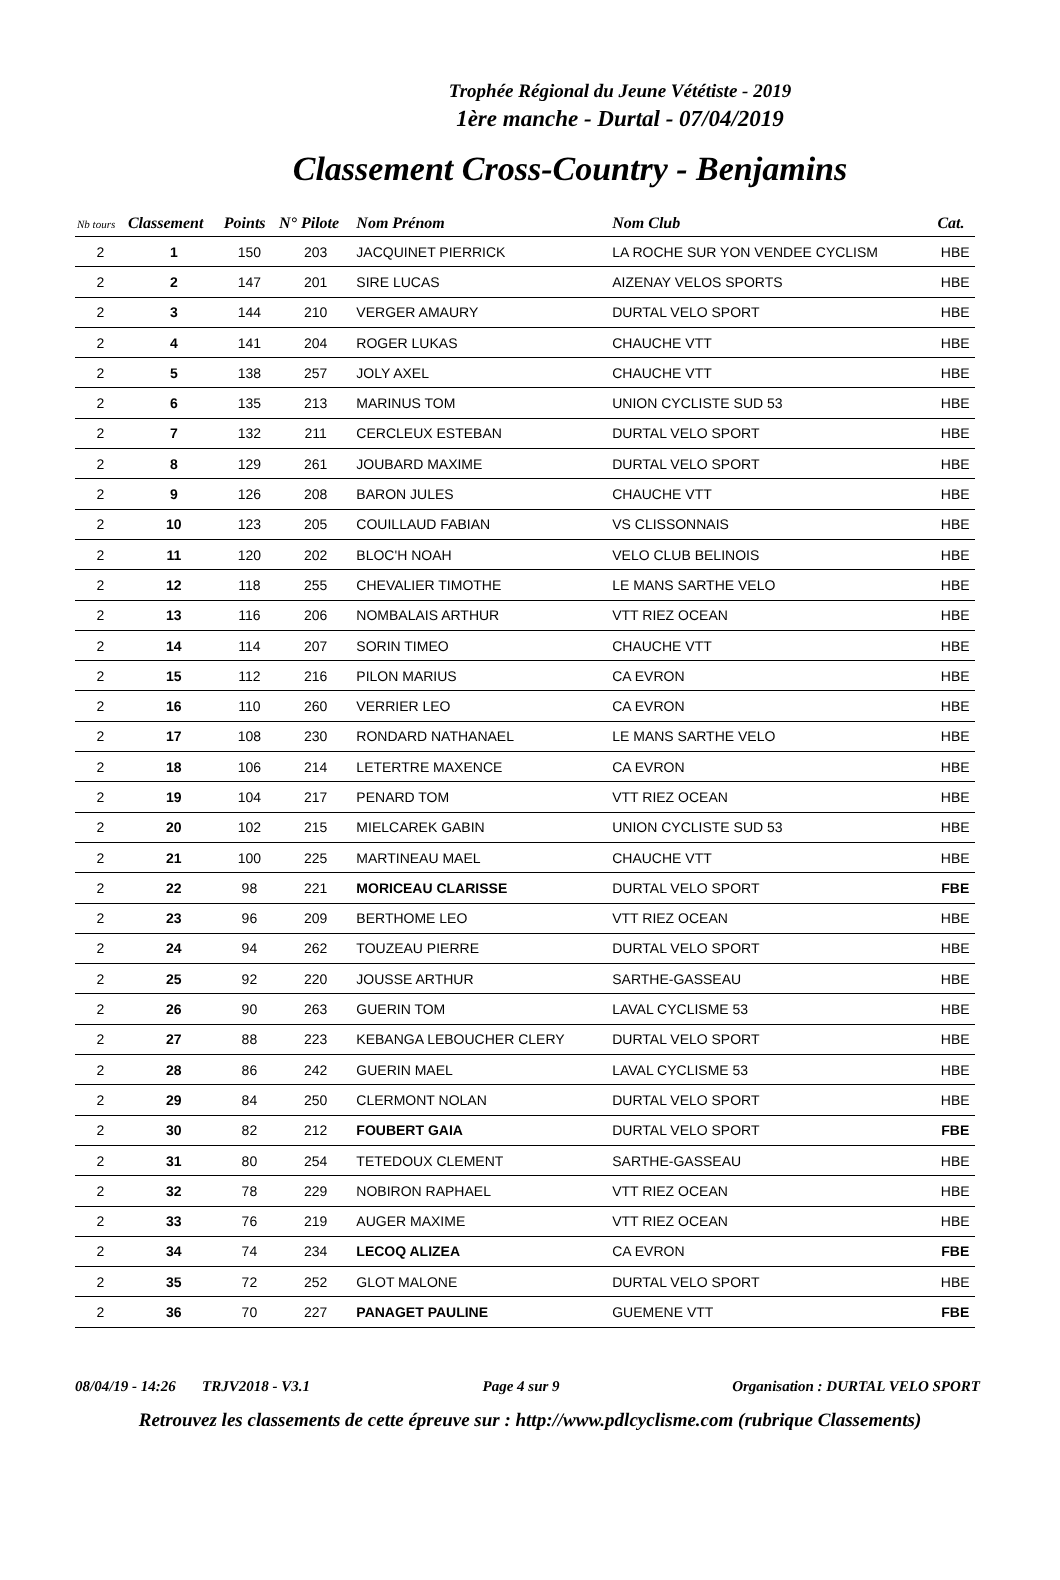Trophée Régional du Jeune Vététiste - 2019
1ère manche - Durtal - 07/04/2019
Classement Cross-Country - Benjamins
| Nb tours | Classement | Points | N° Pilote | Nom Prénom | Nom Club | Cat. |
| --- | --- | --- | --- | --- | --- | --- |
| 2 | 1 | 150 | 203 | JACQUINET PIERRICK | LA ROCHE SUR YON VENDEE CYCLISM | HBE |
| 2 | 2 | 147 | 201 | SIRE LUCAS | AIZENAY VELOS SPORTS | HBE |
| 2 | 3 | 144 | 210 | VERGER AMAURY | DURTAL VELO SPORT | HBE |
| 2 | 4 | 141 | 204 | ROGER LUKAS | CHAUCHE VTT | HBE |
| 2 | 5 | 138 | 257 | JOLY AXEL | CHAUCHE VTT | HBE |
| 2 | 6 | 135 | 213 | MARINUS TOM | UNION CYCLISTE SUD 53 | HBE |
| 2 | 7 | 132 | 211 | CERCLEUX ESTEBAN | DURTAL VELO SPORT | HBE |
| 2 | 8 | 129 | 261 | JOUBARD MAXIME | DURTAL VELO SPORT | HBE |
| 2 | 9 | 126 | 208 | BARON JULES | CHAUCHE VTT | HBE |
| 2 | 10 | 123 | 205 | COUILLAUD FABIAN | VS CLISSONNAIS | HBE |
| 2 | 11 | 120 | 202 | BLOC'H NOAH | VELO CLUB BELINOIS | HBE |
| 2 | 12 | 118 | 255 | CHEVALIER TIMOTHE | LE MANS SARTHE VELO | HBE |
| 2 | 13 | 116 | 206 | NOMBALAIS ARTHUR | VTT RIEZ OCEAN | HBE |
| 2 | 14 | 114 | 207 | SORIN TIMEO | CHAUCHE VTT | HBE |
| 2 | 15 | 112 | 216 | PILON MARIUS | CA EVRON | HBE |
| 2 | 16 | 110 | 260 | VERRIER LEO | CA EVRON | HBE |
| 2 | 17 | 108 | 230 | RONDARD NATHANAEL | LE MANS SARTHE VELO | HBE |
| 2 | 18 | 106 | 214 | LETERTRE MAXENCE | CA EVRON | HBE |
| 2 | 19 | 104 | 217 | PENARD TOM | VTT RIEZ OCEAN | HBE |
| 2 | 20 | 102 | 215 | MIELCAREK GABIN | UNION CYCLISTE SUD 53 | HBE |
| 2 | 21 | 100 | 225 | MARTINEAU MAEL | CHAUCHE VTT | HBE |
| 2 | 22 | 98 | 221 | MORICEAU CLARISSE | DURTAL VELO SPORT | FBE |
| 2 | 23 | 96 | 209 | BERTHOME LEO | VTT RIEZ OCEAN | HBE |
| 2 | 24 | 94 | 262 | TOUZEAU PIERRE | DURTAL VELO SPORT | HBE |
| 2 | 25 | 92 | 220 | JOUSSE ARTHUR | SARTHE-GASSEAU | HBE |
| 2 | 26 | 90 | 263 | GUERIN TOM | LAVAL CYCLISME 53 | HBE |
| 2 | 27 | 88 | 223 | KEBANGA LEBOUCHER CLERY | DURTAL VELO SPORT | HBE |
| 2 | 28 | 86 | 242 | GUERIN MAEL | LAVAL CYCLISME 53 | HBE |
| 2 | 29 | 84 | 250 | CLERMONT NOLAN | DURTAL VELO SPORT | HBE |
| 2 | 30 | 82 | 212 | FOUBERT GAIA | DURTAL VELO SPORT | FBE |
| 2 | 31 | 80 | 254 | TETEDOUX CLEMENT | SARTHE-GASSEAU | HBE |
| 2 | 32 | 78 | 229 | NOBIRON RAPHAEL | VTT RIEZ OCEAN | HBE |
| 2 | 33 | 76 | 219 | AUGER MAXIME | VTT RIEZ OCEAN | HBE |
| 2 | 34 | 74 | 234 | LECOQ ALIZEA | CA EVRON | FBE |
| 2 | 35 | 72 | 252 | GLOT MALONE | DURTAL VELO SPORT | HBE |
| 2 | 36 | 70 | 227 | PANAGET PAULINE | GUEMENE VTT | FBE |
08/04/19 - 14:26 TRJV2018 - V3.1 Page 4 sur 9 Organisation : DURTAL VELO SPORT
Retrouvez les classements de cette épreuve sur : http://www.pdlcyclisme.com (rubrique Classements)